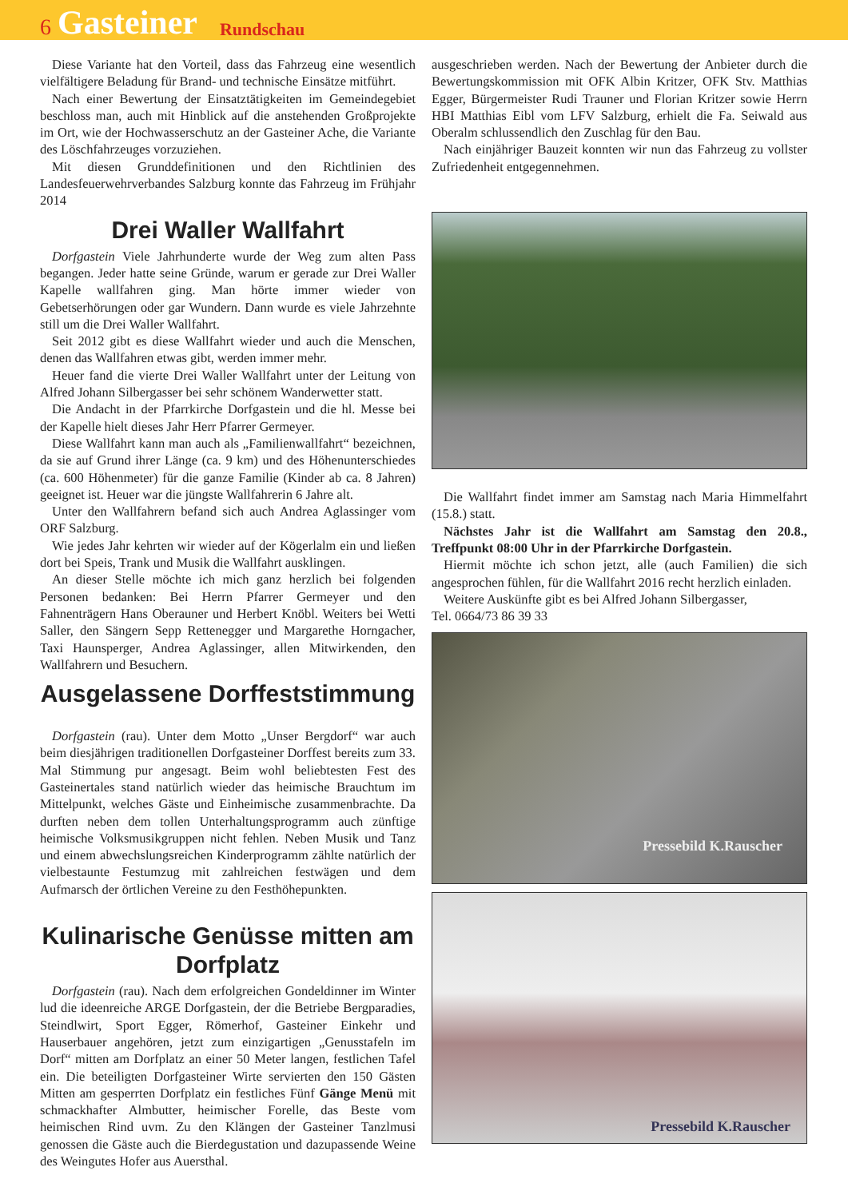6 Gasteiner Rundschau
Diese Variante hat den Vorteil, dass das Fahrzeug eine wesentlich vielfältigere Beladung für Brand- und technische Einsätze mitführt.
Nach einer Bewertung der Einsatztätigkeiten im Gemeindegebiet beschloss man, auch mit Hinblick auf die anstehenden Großprojekte im Ort, wie der Hochwasserschutz an der Gasteiner Ache, die Variante des Löschfahrzeuges vorzuziehen.
Mit diesen Grunddefinitionen und den Richtlinien des Landesfeuerwehrverbandes Salzburg konnte das Fahrzeug im Frühjahr 2014
Drei Waller Wallfahrt
Dorfgastein Viele Jahrhunderte wurde der Weg zum alten Pass begangen. Jeder hatte seine Gründe, warum er gerade zur Drei Waller Kapelle wallfahren ging. Man hörte immer wieder von Gebetserhörungen oder gar Wundern. Dann wurde es viele Jahrzehnte still um die Drei Waller Wallfahrt.
Seit 2012 gibt es diese Wallfahrt wieder und auch die Menschen, denen das Wallfahren etwas gibt, werden immer mehr.
Heuer fand die vierte Drei Waller Wallfahrt unter der Leitung von Alfred Johann Silbergasser bei sehr schönem Wanderwetter statt.
Die Andacht in der Pfarrkirche Dorfgastein und die hl. Messe bei der Kapelle hielt dieses Jahr Herr Pfarrer Germeyer.
Diese Wallfahrt kann man auch als „Familienwallfahrt“ bezeichnen, da sie auf Grund ihrer Länge (ca. 9 km) und des Höhenunterschiedes (ca. 600 Höhenmeter) für die ganze Familie (Kinder ab ca. 8 Jahren) geeignet ist. Heuer war die jüngste Wallfahrerin 6 Jahre alt.
Unter den Wallfahrern befand sich auch Andrea Aglassinger vom ORF Salzburg.
Wie jedes Jahr kehrten wir wieder auf der Kögerlalm ein und ließen dort bei Speis, Trank und Musik die Wallfahrt ausklingen.
An dieser Stelle möchte ich mich ganz herzlich bei folgenden Personen bedanken: Bei Herrn Pfarrer Germeyer und den Fahnenträgern Hans Oberauner und Herbert Knöbl. Weiters bei Wetti Saller, den Sängern Sepp Rettenegger und Margarethe Horngacher, Taxi Haunsperger, Andrea Aglassinger, allen Mitwirkenden, den Wallfahrern und Besuchern.
Ausgelassene Dorffeststimmung
Dorfgastein (rau). Unter dem Motto „Unser Bergdorf“ war auch beim diesjährigen traditionellen Dorfgasteiner Dorffest bereits zum 33. Mal Stimmung pur angesagt. Beim wohl beliebtesten Fest des Gasteinertales stand natürlich wieder das heimische Brauchtum im Mittelpunkt, welches Gäste und Einheimische zusammenbrachte. Da durften neben dem tollen Unterhaltungsprogramm auch zünftige heimische Volksmusikgruppen nicht fehlen. Neben Musik und Tanz und einem abwechslungsreichen Kinderprogramm zählte natürlich der vielbestaunte Festumzug mit zahlreichen festwägen und dem Aufmarsch der örtlichen Vereine zu den Festhöhepunkten.
Kulinarische Genüsse mitten am Dorfplatz
Dorfgastein (rau). Nach dem erfolgreichen Gondeldinner im Winter lud die ideenreiche ARGE Dorfgastein, der die Betriebe Bergparadies, Steindlwirt, Sport Egger, Römerhof, Gasteiner Einkehr und Hauserbauer angehören, jetzt zum einzigartigen „Genusstafeln im Dorf“ mitten am Dorfplatz an einer 50 Meter langen, festlichen Tafel ein. Die beteiligten Dorfgasteiner Wirte servierten den 150 Gästen Mitten am gesperrten Dorfplatz ein festliches Fünf Gänge Menü mit schmackhafter Almbutter, heimischer Forelle, das Beste vom heimischen Rind uvm. Zu den Klängen der Gasteiner Tanzlmusi genossen die Gäste auch die Bierdegustation und dazupassende Weine des Weingutes Hofer aus Auersthal.
ausgeschrieben werden. Nach der Bewertung der Anbieter durch die Bewertungskommission mit OFK Albin Kritzer, OFK Stv. Matthias Egger, Bürgermeister Rudi Trauner und Florian Kritzer sowie Herrn HBI Matthias Eibl vom LFV Salzburg, erhielt die Fa. Seiwald aus Oberalm schlussendlich den Zuschlag für den Bau.
Nach einjähriger Bauzeit konnten wir nun das Fahrzeug zu vollster Zufriedenheit entgegennehmen.
Die Wallfahrt findet immer am Samstag nach Maria Himmelfahrt (15.8.) statt.
Nächstes Jahr ist die Wallfahrt am Samstag den 20.8., Treffpunkt 08:00 Uhr in der Pfarrkirche Dorfgastein.
Hiermit möchte ich schon jetzt, alle (auch Familien) die sich angesprochen fühlen, für die Wallfahrt 2016 recht herzlich einladen.
Weitere Auskünfte gibt es bei Alfred Johann Silbergasser,
Tel. 0664/73 86 39 33
Pressebild K.Rauscher
Pressebild K.Rauscher